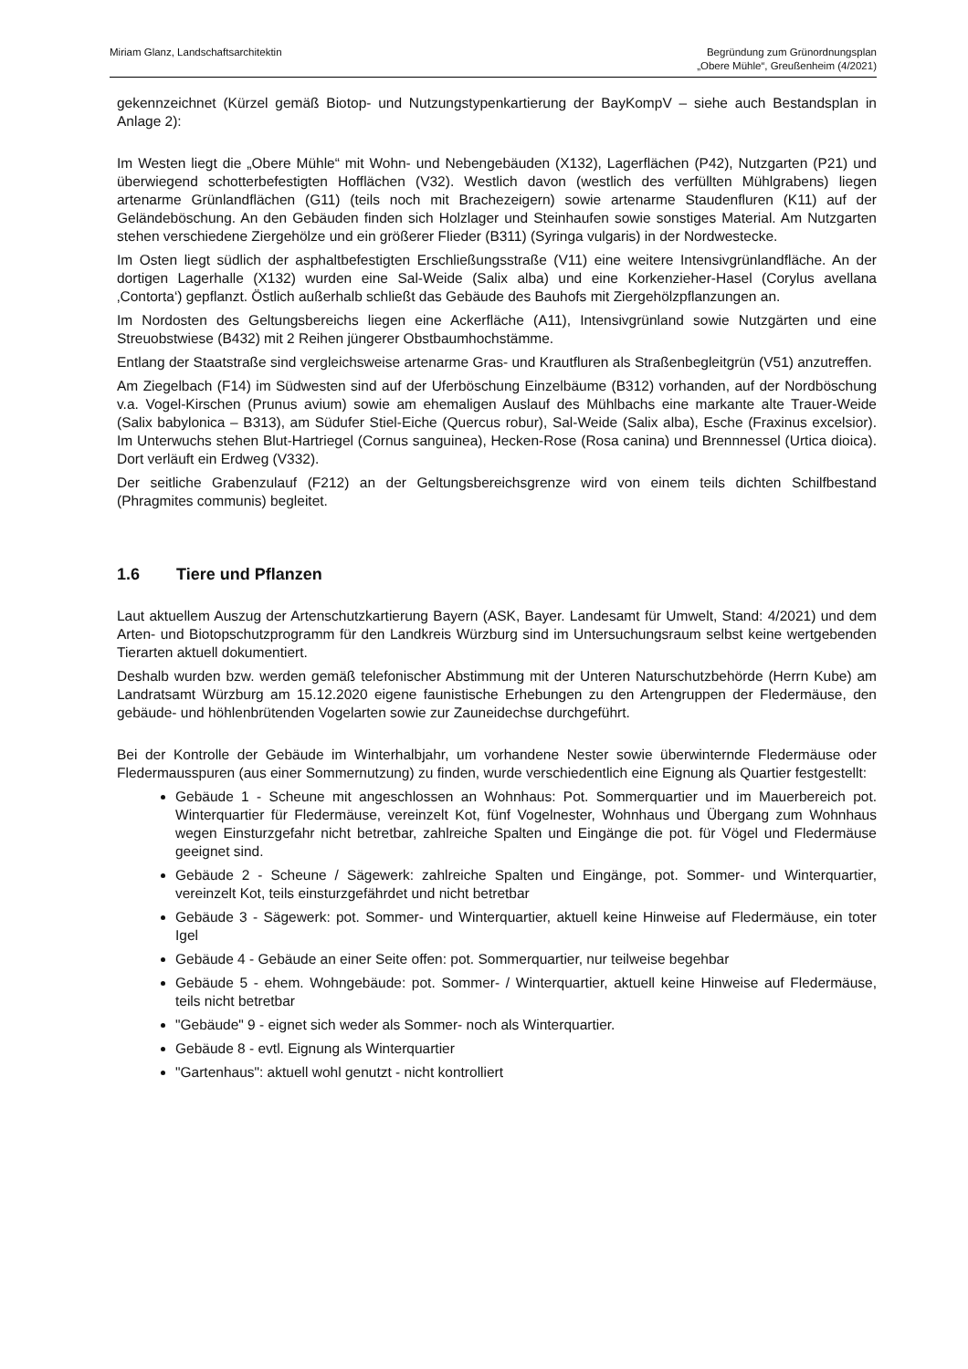Miriam Glanz, Landschaftsarchitektin
Begründung zum Grünordnungsplan
„Obere Mühle“, Greußenheim (4/2021)
gekennzeichnet (Kürzel gemäß Biotop- und Nutzungstypenkartierung der BayKompV – siehe auch Bestandsplan in Anlage 2):
Im Westen liegt die „Obere Mühle“ mit Wohn- und Nebengebäuden (X132), Lagerflächen (P42), Nutzgarten (P21) und überwiegend schotterbefestigten Hofflächen (V32). Westlich davon (westlich des verfüllten Mühlgrabens) liegen artenarme Grünlandflächen (G11) (teils noch mit Brachezeigern) sowie artenarme Staudenfluren (K11) auf der Geländeböschung. An den Gebäuden finden sich Holzlager und Steinhaufen sowie sonstiges Material. Am Nutzgarten stehen verschiedene Ziergehölze und ein größerer Flieder (B311) (Syringa vulgaris) in der Nordwestecke.
Im Osten liegt südlich der asphaltbefestigten Erschließungsstraße (V11) eine weitere Intensivgrünlandfläche. An der dortigen Lagerhalle (X132) wurden eine Sal-Weide (Salix alba) und eine Korkenzieher-Hasel (Corylus avellana ‚Contorta‘) gepflanzt. Östlich außerhalb schließt das Gebäude des Bauhofs mit Ziergehölzpflanzungen an.
Im Nordosten des Geltungsbereichs liegen eine Ackerfläche (A11), Intensivgrünland sowie Nutzgärten und eine Streuobstwiese (B432) mit 2 Reihen jüngerer Obstbaumhochstämme.
Entlang der Staatstraße sind vergleichsweise artenarme Gras- und Krautfluren als Straßenbegleitgrün (V51) anzutreffen.
Am Ziegelbach (F14) im Südwesten sind auf der Uferböschung Einzelbäume (B312) vorhanden, auf der Nordböschung v.a. Vogel-Kirschen (Prunus avium) sowie am ehemaligen Auslauf des Mühlbachs eine markante alte Trauer-Weide (Salix babylonica – B313), am Südufer Stiel-Eiche (Quercus robur), Sal-Weide (Salix alba), Esche (Fraxinus excelsior). Im Unterwuchs stehen Blut-Hartriegel (Cornus sanguinea), Hecken-Rose (Rosa canina) und Brennnessel (Urtica dioica). Dort verläuft ein Erdweg (V332).
Der seitliche Grabenzulauf (F212) an der Geltungsbereichsgrenze wird von einem teils dichten Schilfbestand (Phragmites communis) begleitet.
1.6 Tiere und Pflanzen
Laut aktuellem Auszug der Artenschutzkartierung Bayern (ASK, Bayer. Landesamt für Umwelt, Stand: 4/2021) und dem Arten- und Biotopschutzprogramm für den Landkreis Würzburg sind im Untersuchungsraum selbst keine wertgebenden Tierarten aktuell dokumentiert.
Deshalb wurden bzw. werden gemäß telefonischer Abstimmung mit der Unteren Naturschutzbehörde (Herrn Kube) am Landratsamt Würzburg am 15.12.2020 eigene faunistische Erhebungen zu den Artengruppen der Fledermäuse, den gebäude- und höhlenbrütenden Vogelarten sowie zur Zauneidechse durchgeführt.
Bei der Kontrolle der Gebäude im Winterhalbjahr, um vorhandene Nester sowie überwinternde Fledermäuse oder Fledermausspuren (aus einer Sommernutzung) zu finden, wurde verschiedentlich eine Eignung als Quartier festgestellt:
Gebäude 1 - Scheune mit angeschlossen an Wohnhaus: Pot. Sommerquartier und im Mauerbereich pot. Winterquartier für Fledermäuse, vereinzelt Kot, fünf Vogelnester, Wohnhaus und Übergang zum Wohnhaus wegen Einsturzgefahr nicht betretbar, zahlreiche Spalten und Eingänge die pot. für Vögel und Fledermäuse geeignet sind.
Gebäude 2 - Scheune / Sägewerk: zahlreiche Spalten und Eingänge, pot. Sommer- und Winterquartier, vereinzelt Kot, teils einsturzgefährdet und nicht betretbar
Gebäude 3 - Sägewerk: pot. Sommer- und Winterquartier, aktuell keine Hinweise auf Fledermäuse, ein toter Igel
Gebäude 4 - Gebäude an einer Seite offen: pot. Sommerquartier, nur teilweise begehbar
Gebäude 5 - ehem. Wohngebäude: pot. Sommer- / Winterquartier, aktuell keine Hinweise auf Fledermäuse, teils nicht betretbar
"Gebäude" 9 - eignet sich weder als Sommer- noch als Winterquartier.
Gebäude 8 - evtl. Eignung als Winterquartier
"Gartenhaus": aktuell wohl genutzt - nicht kontrolliert